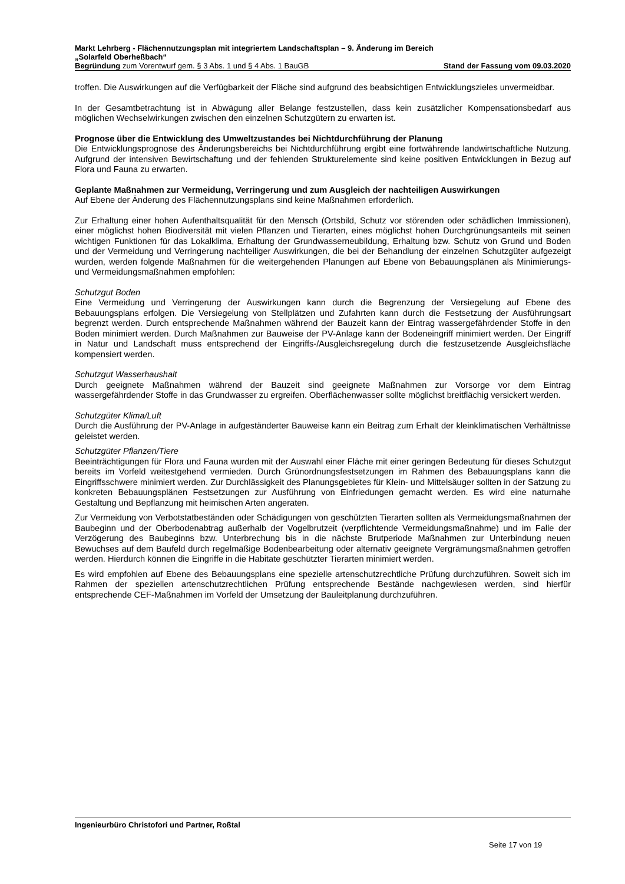Markt Lehrberg - Flächennutzungsplan mit integriertem Landschaftsplan – 9. Änderung im Bereich
„Solarfeld Oberheßbach“
Begründung zum Vorentwurf gem. § 3 Abs. 1 und § 4 Abs. 1 BauGB Stand der Fassung vom 09.03.2020
troffen. Die Auswirkungen auf die Verfügbarkeit der Fläche sind aufgrund des beabsichtigen Entwicklungszieles unvermeidbar.
In der Gesamtbetrachtung ist in Abwägung aller Belange festzustellen, dass kein zusätzlicher Kompensationsbedarf aus möglichen Wechselwirkungen zwischen den einzelnen Schutzgütern zu erwarten ist.
Prognose über die Entwicklung des Umweltzustandes bei Nichtdurchführung der Planung
Die Entwicklungsprognose des Änderungsbereichs bei Nichtdurchführung ergibt eine fortwährende landwirtschaftliche Nutzung. Aufgrund der intensiven Bewirtschaftung und der fehlenden Strukturelemente sind keine positiven Entwicklungen in Bezug auf Flora und Fauna zu erwarten.
Geplante Maßnahmen zur Vermeidung, Verringerung und zum Ausgleich der nachteiligen Auswirkungen
Auf Ebene der Änderung des Flächennutzungsplans sind keine Maßnahmen erforderlich.
Zur Erhaltung einer hohen Aufenthaltsqualität für den Mensch (Ortsbild, Schutz vor störenden oder schädlichen Immissionen), einer möglichst hohen Biodiversität mit vielen Pflanzen und Tierarten, eines möglichst hohen Durchgrünungsanteils mit seinen wichtigen Funktionen für das Lokalklima, Erhaltung der Grundwasserneubildung, Erhaltung bzw. Schutz von Grund und Boden und der Vermeidung und Verringerung nachteiliger Auswirkungen, die bei der Behandlung der einzelnen Schutzgüter aufgezeigt wurden, werden folgende Maßnahmen für die weitergehenden Planungen auf Ebene von Bebauungsplänen als Minimierungs- und Vermeidungsmaßnahmen empfohlen:
Schutzgut Boden
Eine Vermeidung und Verringerung der Auswirkungen kann durch die Begrenzung der Versiegelung auf Ebene des Bebauungsplans erfolgen. Die Versiegelung von Stellplätzen und Zufahrten kann durch die Festsetzung der Ausführungsart begrenzt werden. Durch entsprechende Maßnahmen während der Bauzeit kann der Eintrag wassergefährdender Stoffe in den Boden minimiert werden. Durch Maßnahmen zur Bauweise der PV-Anlage kann der Bodeneingriff minimiert werden. Der Eingriff in Natur und Landschaft muss entsprechend der Eingriffs-/Ausgleichsregelung durch die festzusetzende Ausgleichsfläche kompensiert werden.
Schutzgut Wasserhaushalt
Durch geeignete Maßnahmen während der Bauzeit sind geeignete Maßnahmen zur Vorsorge vor dem Eintrag wassergefährdender Stoffe in das Grundwasser zu ergreifen. Oberflächenwasser sollte möglichst breitflächig versickert werden.
Schutzgüter Klima/Luft
Durch die Ausführung der PV-Anlage in aufgeständerter Bauweise kann ein Beitrag zum Erhalt der kleinklimatischen Verhältnisse geleistet werden.
Schutzgüter Pflanzen/Tiere
Beeinträchtigungen für Flora und Fauna wurden mit der Auswahl einer Fläche mit einer geringen Bedeutung für dieses Schutzgut bereits im Vorfeld weitestgehend vermieden. Durch Grünordnungsfestsetzungen im Rahmen des Bebauungsplans kann die Eingriffsschwere minimiert werden. Zur Durchlässigkeit des Planungsgebietes für Klein- und Mittelsäuger sollten in der Satzung zu konkreten Bebauungsplänen Festsetzungen zur Ausführung von Einfriedungen gemacht werden. Es wird eine naturnahe Gestaltung und Bepflanzung mit heimischen Arten angeraten.
Zur Vermeidung von Verbotstatbeständen oder Schädigungen von geschützten Tierarten sollten als Vermeidungsmaßnahmen der Baubeginn und der Oberbodenabtrag außerhalb der Vogelbrutzeit (verpflichtende Vermeidungsmaßnahme) und im Falle der Verzögerung des Baubeginns bzw. Unterbrechung bis in die nächste Brutperiode Maßnahmen zur Unterbindung neuen Bewuchses auf dem Baufeld durch regelmäßige Bodenbearbeitung oder alternativ geeignete Vergrämungsmaßnahmen getroffen werden. Hierdurch können die Eingriffe in die Habitate geschützter Tierarten minimiert werden.
Es wird empfohlen auf Ebene des Bebauungsplans eine spezielle artenschutzrechtliche Prüfung durchzuführen. Soweit sich im Rahmen der speziellen artenschutzrechtlichen Prüfung entsprechende Bestände nachgewiesen werden, sind hierfür entsprechende CEF-Maßnahmen im Vorfeld der Umsetzung der Bauleitplanung durchzuführen.
Ingenieurbüro Christofori und Partner, Roßtal
Seite 17 von 19